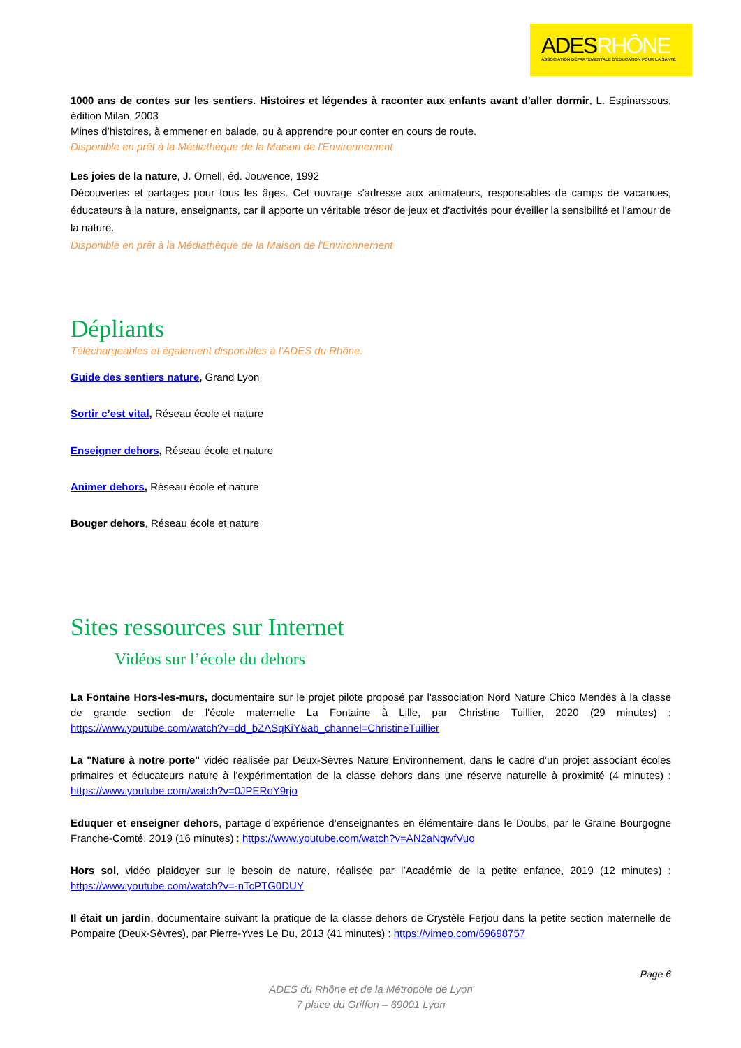ADESRHÔNE
ASSOCIATION DÉPARTEMENTALE D'ÉDUCATION POUR LA SANTÉ
1000 ans de contes sur les sentiers. Histoires et légendes à raconter aux enfants avant d'aller dormir, L. Espinassous, édition Milan, 2003
Mines d’histoires, à emmener en balade, ou à apprendre pour conter en cours de route.
Disponible en prêt à la Médiathèque de la Maison de l'Environnement
Les joies de la nature, J. Ornell, éd. Jouvence, 1992
Découvertes et partages pour tous les âges. Cet ouvrage s'adresse aux animateurs, responsables de camps de vacances, éducateurs à la nature, enseignants, car il apporte un véritable trésor de jeux et d'activités pour éveiller la sensibilité et l'amour de la nature.
Disponible en prêt à la Médiathèque de la Maison de l'Environnement
Dépliants
Téléchargeables et également disponibles à l’ADES du Rhône.
Guide des sentiers nature, Grand Lyon
Sortir c’est vital, Réseau école et nature
Enseigner dehors, Réseau école et nature
Animer dehors, Réseau école et nature
Bouger dehors, Réseau école et nature
Sites ressources sur Internet
Vidéos sur l’école du dehors
La Fontaine Hors-les-murs, documentaire sur le projet pilote proposé par l'association Nord Nature Chico Mendès à la classe de grande section de l'école maternelle La Fontaine à Lille, par Christine Tuillier, 2020 (29 minutes) : https://www.youtube.com/watch?v=dd_bZASqKiY&ab_channel=ChristineTuillier
La "Nature à notre porte" vidéo réalisée par Deux-Sèvres Nature Environnement, dans le cadre d’un projet associant écoles primaires et éducateurs nature à l'expérimentation de la classe dehors dans une réserve naturelle à proximité (4 minutes) : https://www.youtube.com/watch?v=0JPERoY9rjo
Eduquer et enseigner dehors, partage d’expérience d’enseignantes en élémentaire dans le Doubs, par le Graine Bourgogne Franche-Comté, 2019 (16 minutes) : https://www.youtube.com/watch?v=AN2aNqwfVuo
Hors sol, vidéo plaidoyer sur le besoin de nature, réalisée par l’Académie de la petite enfance, 2019 (12 minutes) : https://www.youtube.com/watch?v=-nTcPTG0DUY
Il était un jardin, documentaire suivant la pratique de la classe dehors de Crystèle Ferjou dans la petite section maternelle de Pompaire (Deux-Sèvres), par Pierre-Yves Le Du, 2013 (41 minutes) : https://vimeo.com/69698757
Page 6
ADES du Rhône et de la Métropole de Lyon
7 place du Griffon – 69001 Lyon